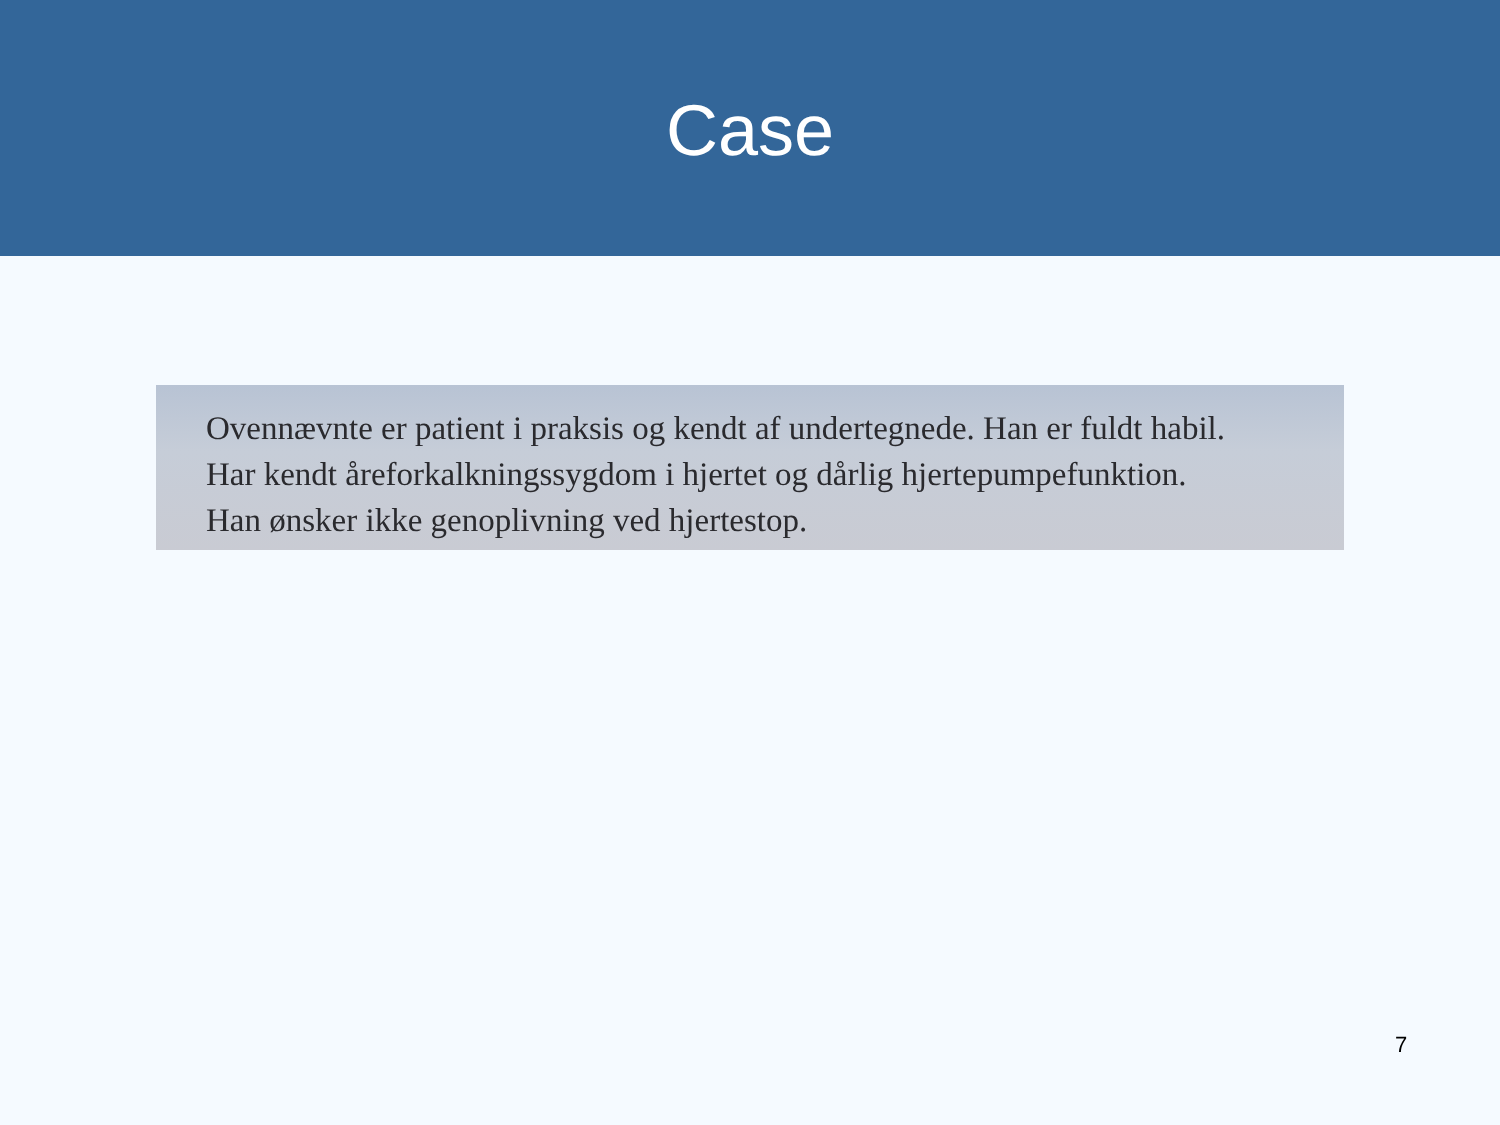Case
Ovennævnte er patient i praksis og kendt af undertegnede. Han er fuldt habil.
Har kendt åreforkalkningssygdom i hjertet og dårlig hjertepumpefunktion.
Han ønsker ikke genoplivning ved hjertestop.
7